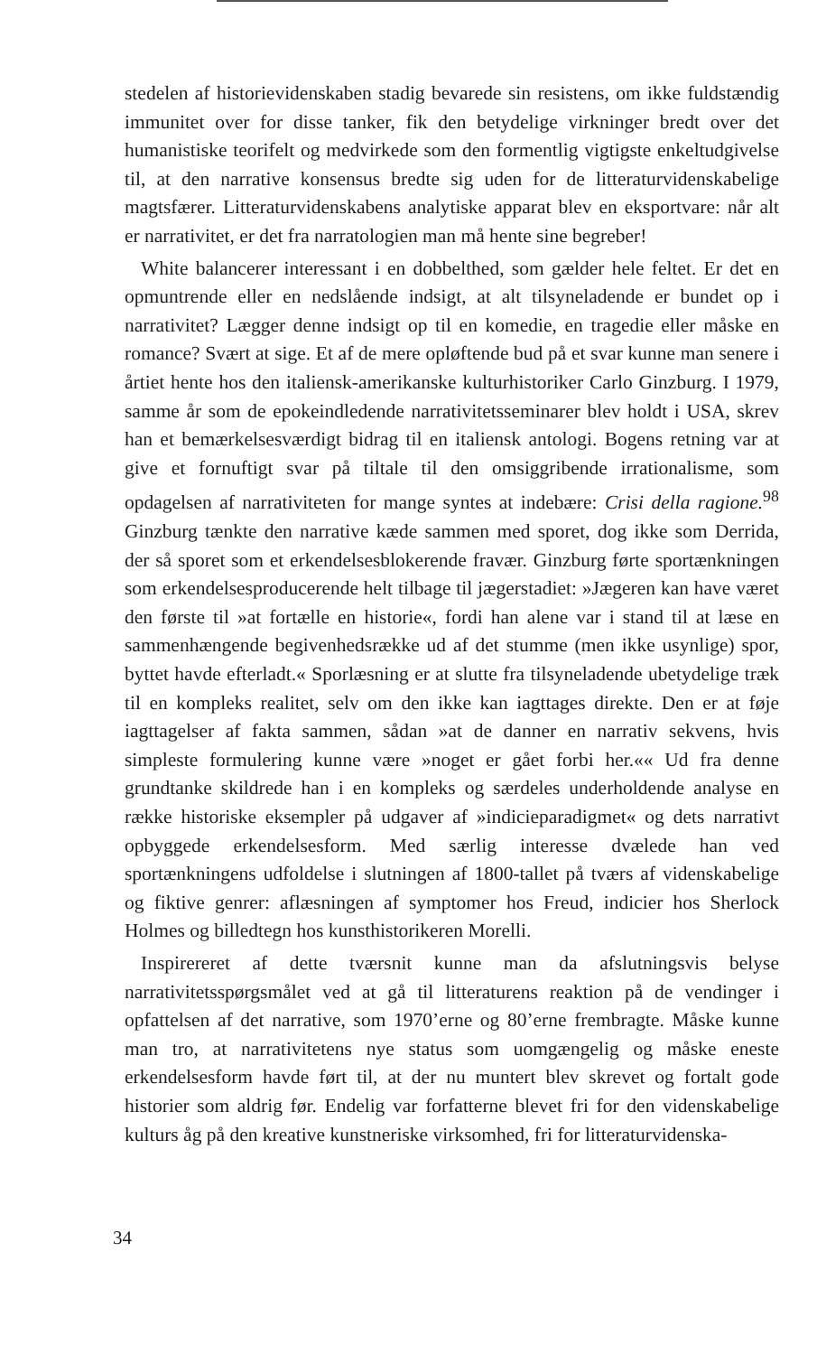stedelen af historievidenskaben stadig bevarede sin resistens, om ikke fuldstændig immunitet over for disse tanker, fik den betydelige virkninger bredt over det humanistiske teorifelt og medvirkede som den formentlig vigtigste enkeltudgivelse til, at den narrative konsensus bredte sig uden for de litteraturvidenskabelige magtsfærer. Litteraturvidenskabens analytiske apparat blev en eksportvare: når alt er narrativitet, er det fra narratologien man må hente sine begreber!
White balancerer interessant i en dobbelthed, som gælder hele feltet. Er det en opmuntrende eller en nedslående indsigt, at alt tilsyneladende er bundet op i narrativitet? Lægger denne indsigt op til en komedie, en tragedie eller måske en romance? Svært at sige. Et af de mere opløftende bud på et svar kunne man senere i årtiet hente hos den italiensk-amerikanske kulturhistoriker Carlo Ginzburg. I 1979, samme år som de epokeindledende narrativitetsseminarer blev holdt i USA, skrev han et bemærkelsesværdigt bidrag til en italiensk antologi. Bogens retning var at give et fornuftigt svar på tiltale til den omsiggribende irrationalisme, som opdagelsen af narrativiteten for mange syntes at indebære: Crisi della ragione.<sup>98</sup> Ginzburg tænkte den narrative kæde sammen med sporet, dog ikke som Derrida, der så sporet som et erkendelsesblokerende fravær. Ginzburg førte sportænkningen som erkendelsesproducerende helt tilbage til jægerstadiet: »Jægeren kan have været den første til »at fortælle en historie«, fordi han alene var i stand til at læse en sammenhængende begivenhedsrække ud af det stumme (men ikke usynlige) spor, byttet havde efterladt.« Sporlæsning er at slutte fra tilsyneladende ubetydelige træk til en kompleks realitet, selv om den ikke kan iagttages direkte. Den er at føje iagttagelser af fakta sammen, sådan »at de danner en narrativ sekvens, hvis simpleste formulering kunne være »noget er gået forbi her.«« Ud fra denne grundtanke skildrede han i en kompleks og særdeles underholdende analyse en række historiske eksempler på udgaver af »indicieparadigmet« og dets narrativt opbyggede erkendelsesform. Med særlig interesse dvælede han ved sportænkningens udfoldelse i slutningen af 1800-tallet på tværs af videnskabelige og fiktive genrer: aflæsningen af symptomer hos Freud, indicier hos Sherlock Holmes og billedtegn hos kunsthistorikeren Morelli.
Inspirereret af dette tværsnit kunne man da afslutningsvis belyse narrativitetsspørgsmålet ved at gå til litteraturens reaktion på de vendinger i opfattelsen af det narrative, som 1970’erne og 80’erne frembragte. Måske kunne man tro, at narrativitetens nye status som uomgængelig og måske eneste erkendelsesform havde ført til, at der nu muntert blev skrevet og fortalt gode historier som aldrig før. Endelig var forfatterne blevet fri for den videnskabelige kulturs åg på den kreative kunstneriske virksomhed, fri for litteraturvidenska-
34